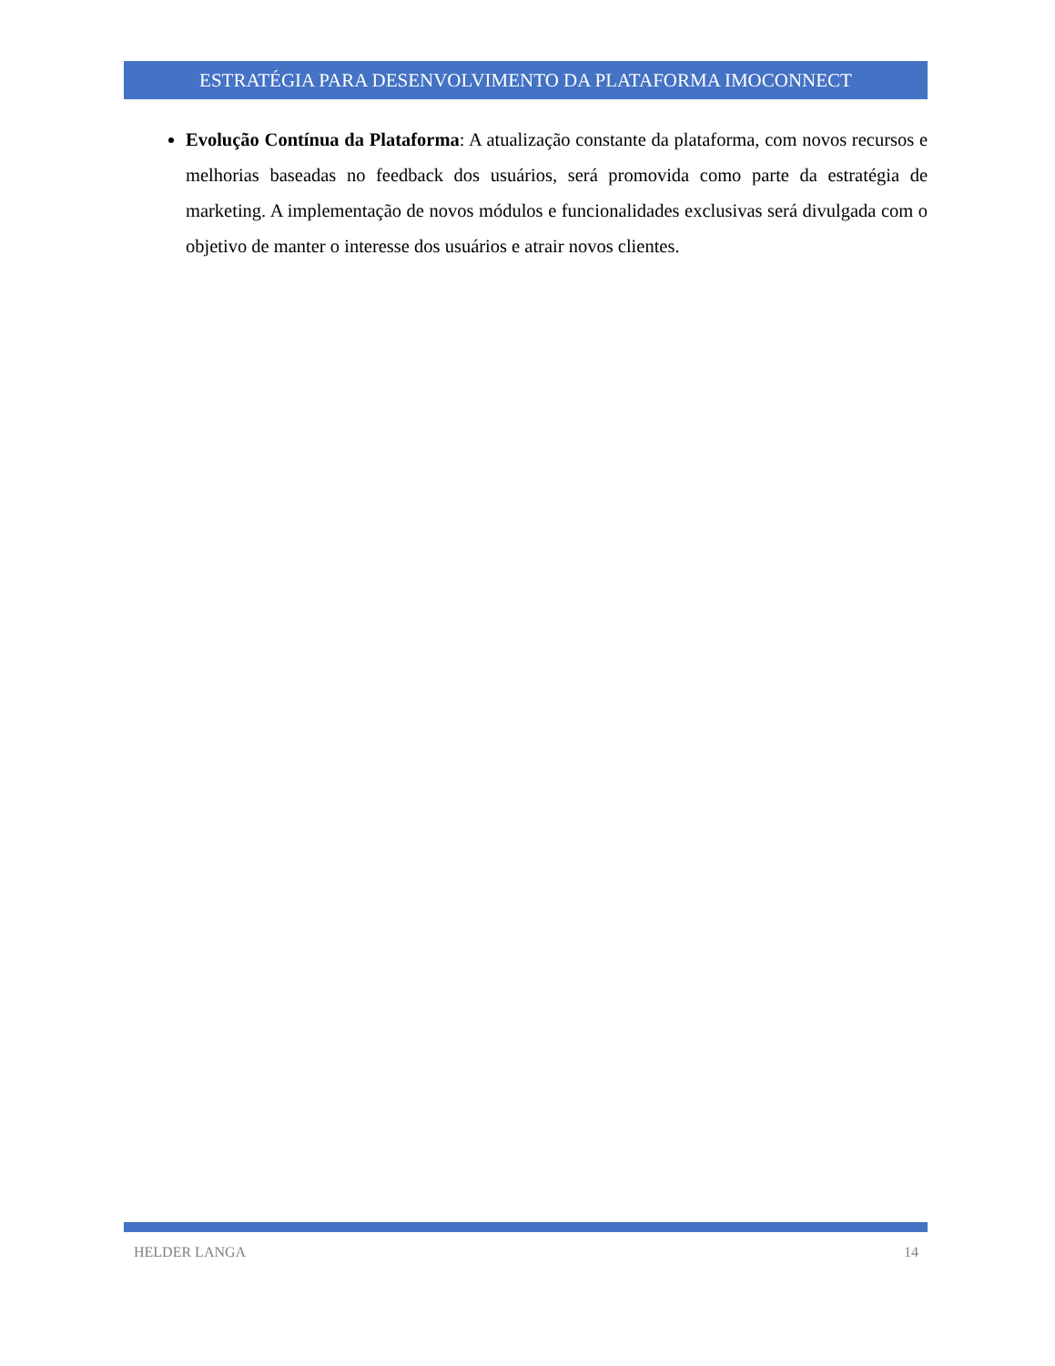ESTRATÉGIA PARA DESENVOLVIMENTO DA PLATAFORMA IMOCONNECT
Evolução Contínua da Plataforma: A atualização constante da plataforma, com novos recursos e melhorias baseadas no feedback dos usuários, será promovida como parte da estratégia de marketing. A implementação de novos módulos e funcionalidades exclusivas será divulgada com o objetivo de manter o interesse dos usuários e atrair novos clientes.
HELDER LANGA 14